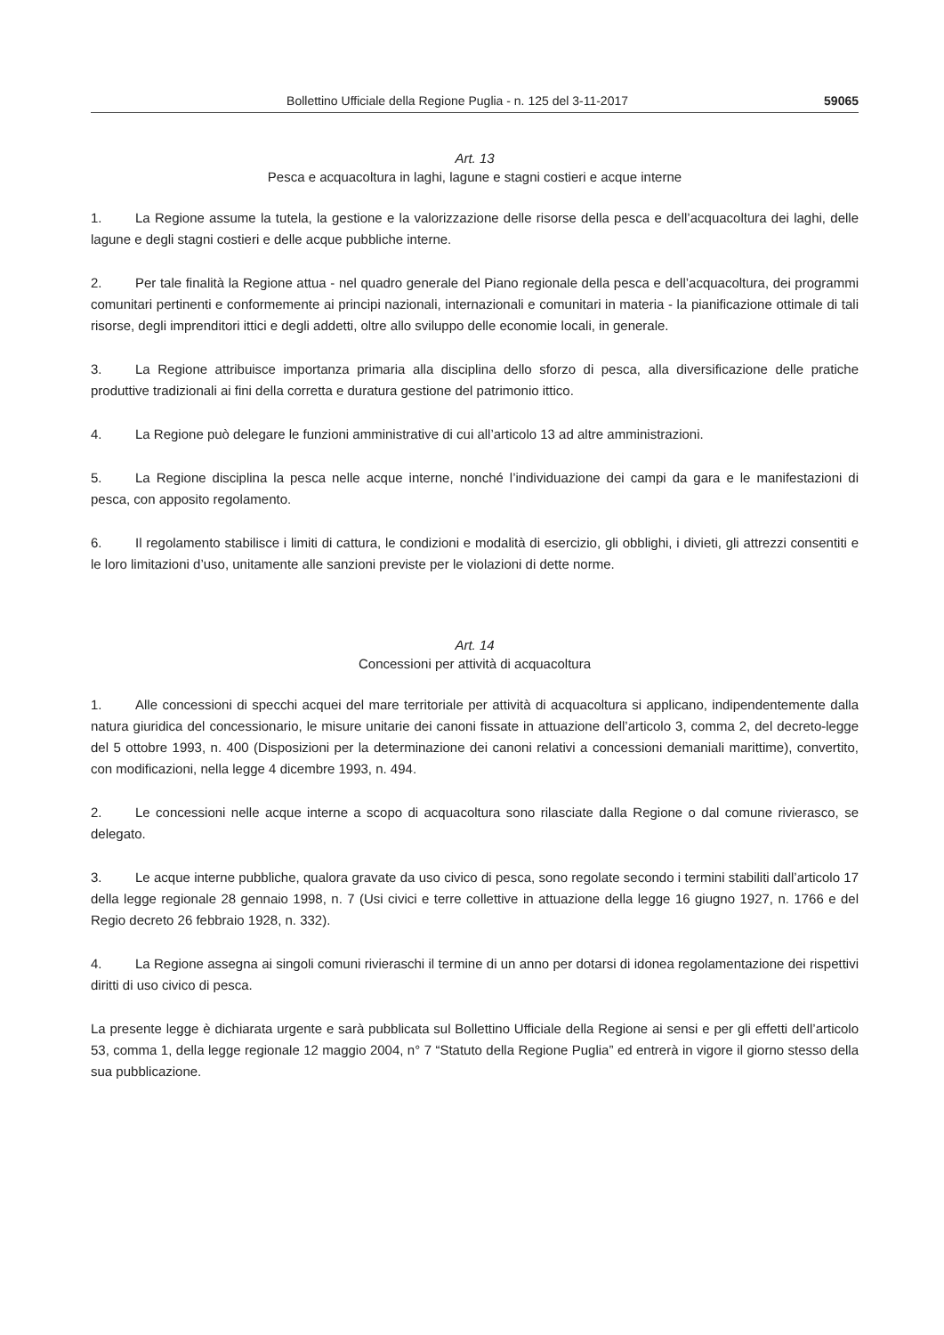Bollettino Ufficiale della Regione Puglia - n. 125 del 3-11-2017 59065
Art. 13
Pesca e acquacoltura in laghi, lagune e stagni costieri e acque interne
1. La Regione assume la tutela, la gestione e la valorizzazione delle risorse della pesca e dell’acquacoltura dei laghi, delle lagune e degli stagni costieri e delle acque pubbliche interne.
2. Per tale finalità la Regione attua - nel quadro generale del Piano regionale della pesca e dell’acquacoltura, dei programmi comunitari pertinenti e conformemente ai principi nazionali, internazionali e comunitari in materia - la pianificazione ottimale di tali risorse, degli imprenditori ittici e degli addetti, oltre allo sviluppo delle economie locali, in generale.
3. La Regione attribuisce importanza primaria alla disciplina dello sforzo di pesca, alla diversificazione delle pratiche produttive tradizionali ai fini della corretta e duratura gestione del patrimonio ittico.
4. La Regione può delegare le funzioni amministrative di cui all’articolo 13 ad altre amministrazioni.
5. La Regione disciplina la pesca nelle acque interne, nonché l’individuazione dei campi da gara e le manifestazioni di pesca, con apposito regolamento.
6. Il regolamento stabilisce i limiti di cattura, le condizioni e modalità di esercizio, gli obblighi, i divieti, gli attrezzi consentiti e le loro limitazioni d’uso, unitamente alle sanzioni previste per le violazioni di dette norme.
Art. 14
Concessioni per attività di acquacoltura
1. Alle concessioni di specchi acquei del mare territoriale per attività di acquacoltura si applicano, indipendentemente dalla natura giuridica del concessionario, le misure unitarie dei canoni fissate in attuazione dell’articolo 3, comma 2, del decreto-legge del 5 ottobre 1993, n. 400 (Disposizioni per la determinazione dei canoni relativi a concessioni demaniali marittime), convertito, con modificazioni, nella legge 4 dicembre 1993, n. 494.
2. Le concessioni nelle acque interne a scopo di acquacoltura sono rilasciate dalla Regione o dal comune rivierasco, se delegato.
3. Le acque interne pubbliche, qualora gravate da uso civico di pesca, sono regolate secondo i termini stabiliti dall’articolo 17 della legge regionale 28 gennaio 1998, n. 7 (Usi civici e terre collettive in attuazione della legge 16 giugno 1927, n. 1766 e del Regio decreto 26 febbraio 1928, n. 332).
4. La Regione assegna ai singoli comuni rivieraschi il termine di un anno per dotarsi di idonea regolamentazione dei rispettivi diritti di uso civico di pesca.
La presente legge è dichiarata urgente e sarà pubblicata sul Bollettino Ufficiale della Regione ai sensi e per gli effetti dell’articolo 53, comma 1, della legge regionale 12 maggio 2004, n° 7 “Statuto della Regione Puglia” ed entrerà in vigore il giorno stesso della sua pubblicazione.